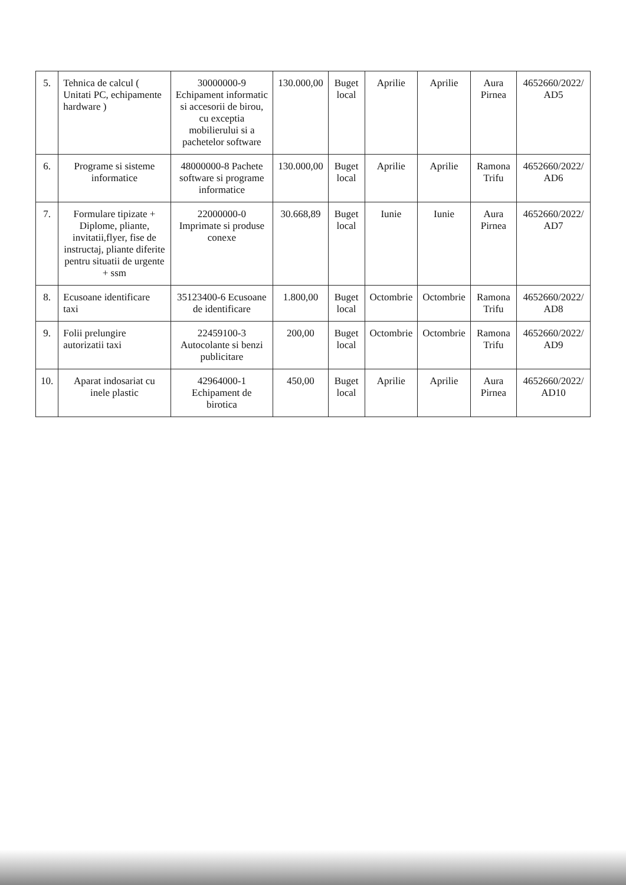| 5. | Tehnica de calcul ( Unitati PC, echipamente hardware ) | 30000000-9 Echipament informatic si accesorii de birou, cu exceptia mobilierului si a pachetelor software | 130.000,00 | Buget local | Aprilie | Aprilie | Aura Pirnea | 4652660/2022/ AD5 |
| 6. | Programe si sisteme informatice | 48000000-8 Pachete software si programe informatice | 130.000,00 | Buget local | Aprilie | Aprilie | Ramona Trifu | 4652660/2022/ AD6 |
| 7. | Formulare tipizate + Diplome, pliante, invitatii,flyer, fise de instructaj, pliante diferite pentru situatii de urgente + ssm | 22000000-0 Imprimate si produse conexe | 30.668,89 | Buget local | Iunie | Iunie | Aura Pirnea | 4652660/2022/ AD7 |
| 8. | Ecusoane identificare taxi | 35123400-6 Ecusoane de identificare | 1.800,00 | Buget local | Octombrie | Octombrie | Ramona Trifu | 4652660/2022/ AD8 |
| 9. | Folii prelungire autorizatii taxi | 22459100-3 Autocolante si benzi publicitare | 200,00 | Buget local | Octombrie | Octombrie | Ramona Trifu | 4652660/2022/ AD9 |
| 10. | Aparat indosariat cu inele plastic | 42964000-1 Echipament de birotica | 450,00 | Buget local | Aprilie | Aprilie | Aura Pirnea | 4652660/2022/ AD10 |